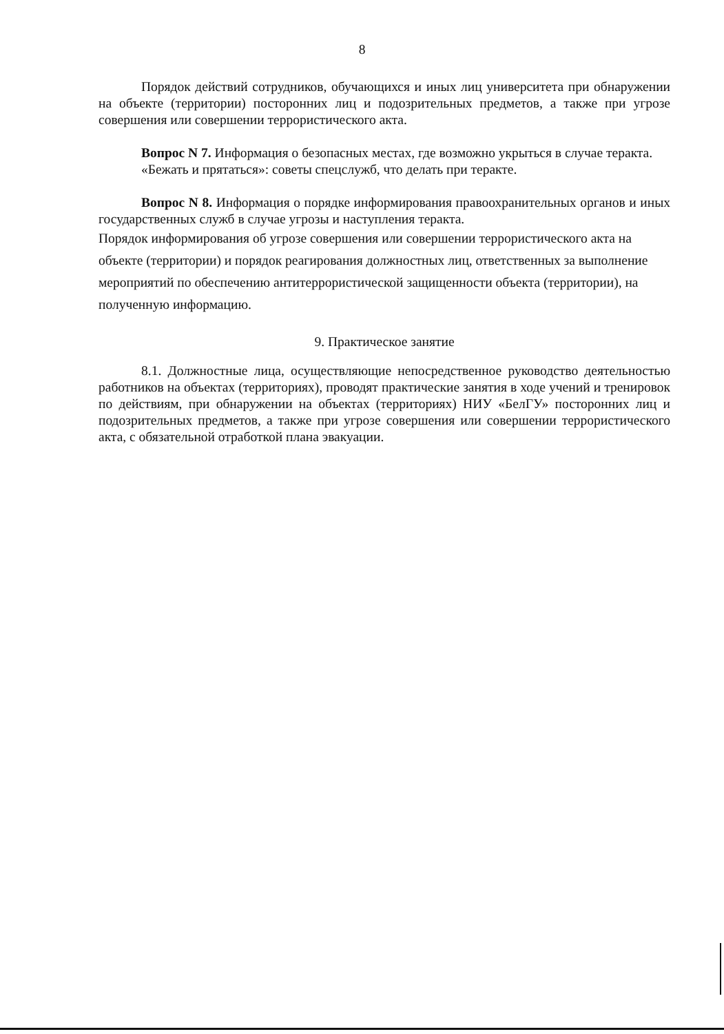8
Порядок действий сотрудников, обучающихся и иных лиц университета при обнаружении на объекте (территории) посторонних лиц и подозрительных предметов, а также при угрозе совершения или совершении террористического акта.
Вопрос N 7. Информация о безопасных местах, где возможно укрыться в случае теракта.
«Бежать и прятаться»: советы спецслужб, что делать при теракте.
Вопрос N 8. Информация о порядке информирования правоохранительных органов и иных государственных служб в случае угрозы и наступления теракта.
Порядок информирования об угрозе совершения или совершении террористического акта на объекте (территории) и порядок реагирования должностных лиц, ответственных за выполнение мероприятий по обеспечению антитеррористической защищенности объекта (территории), на полученную информацию.
9. Практическое занятие
8.1. Должностные лица, осуществляющие непосредственное руководство деятельностью работников на объектах (территориях), проводят практические занятия в ходе учений и тренировок по действиям, при обнаружении на объектах (территориях) НИУ «БелГУ» посторонних лиц и подозрительных предметов, а также при угрозе совершения или совершении террористического акта, с обязательной отработкой плана эвакуации.